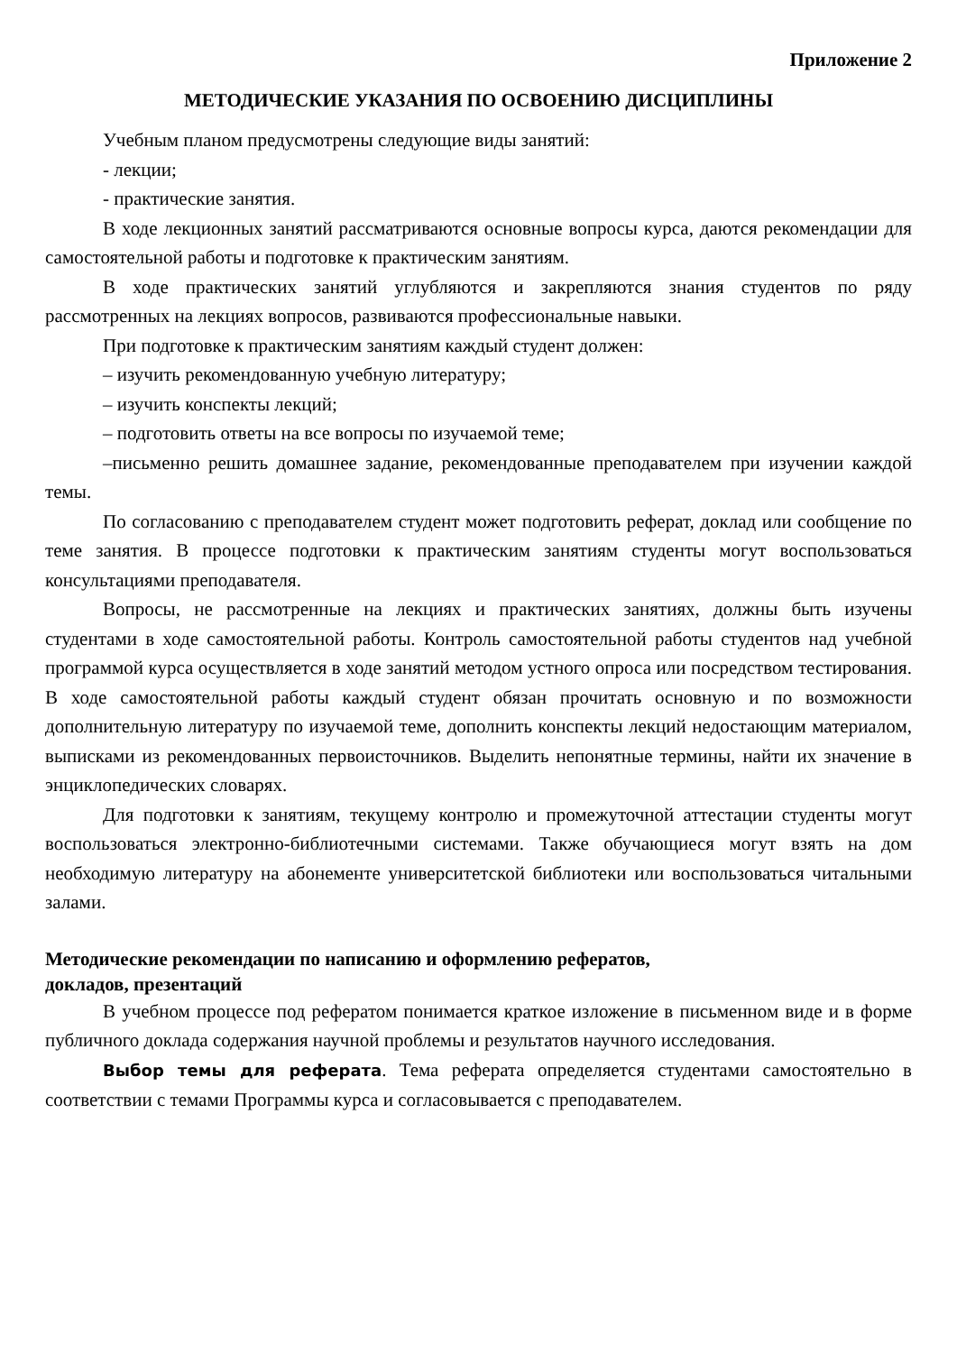Приложение 2
МЕТОДИЧЕСКИЕ УКАЗАНИЯ ПО ОСВОЕНИЮ ДИСЦИПЛИНЫ
Учебным планом предусмотрены следующие виды занятий:
- лекции;
- практические занятия.
В ходе лекционных занятий рассматриваются основные вопросы курса, даются рекомендации для самостоятельной работы и подготовке к практическим занятиям.
В ходе практических занятий углубляются и закрепляются знания студентов по ряду рассмотренных на лекциях вопросов, развиваются профессиональные навыки.
При подготовке к практическим занятиям каждый студент должен:
– изучить рекомендованную учебную литературу;
– изучить конспекты лекций;
– подготовить ответы на все вопросы по изучаемой теме;
–письменно решить домашнее задание, рекомендованные преподавателем при изучении каждой темы.
По согласованию с преподавателем студент может подготовить реферат, доклад или сообщение по теме занятия. В процессе подготовки к практическим занятиям студенты могут воспользоваться консультациями преподавателя.
Вопросы, не рассмотренные на лекциях и практических занятиях, должны быть изучены студентами в ходе самостоятельной работы. Контроль самостоятельной работы студентов над учебной программой курса осуществляется в ходе занятий методом устного опроса или посредством тестирования. В ходе самостоятельной работы каждый студент обязан прочитать основную и по возможности дополнительную литературу по изучаемой теме, дополнить конспекты лекций недостающим материалом, выписками из рекомендованных первоисточников. Выделить непонятные термины, найти их значение в энциклопедических словарях.
Для подготовки к занятиям, текущему контролю и промежуточной аттестации студенты могут воспользоваться электронно-библиотечными системами. Также обучающиеся могут взять на дом необходимую литературу на абонементе университетской библиотеки или воспользоваться читальными залами.
Методические рекомендации по написанию и оформлению рефератов,
докладов, презентаций
В учебном процессе под рефератом понимается краткое изложение в письменном виде и в форме публичного доклада содержания научной проблемы и результатов научного исследования.
Выбор темы для реферата. Тема реферата определяется студентами самостоятельно в соответствии с темами Программы курса и согласовывается с преподавателем.